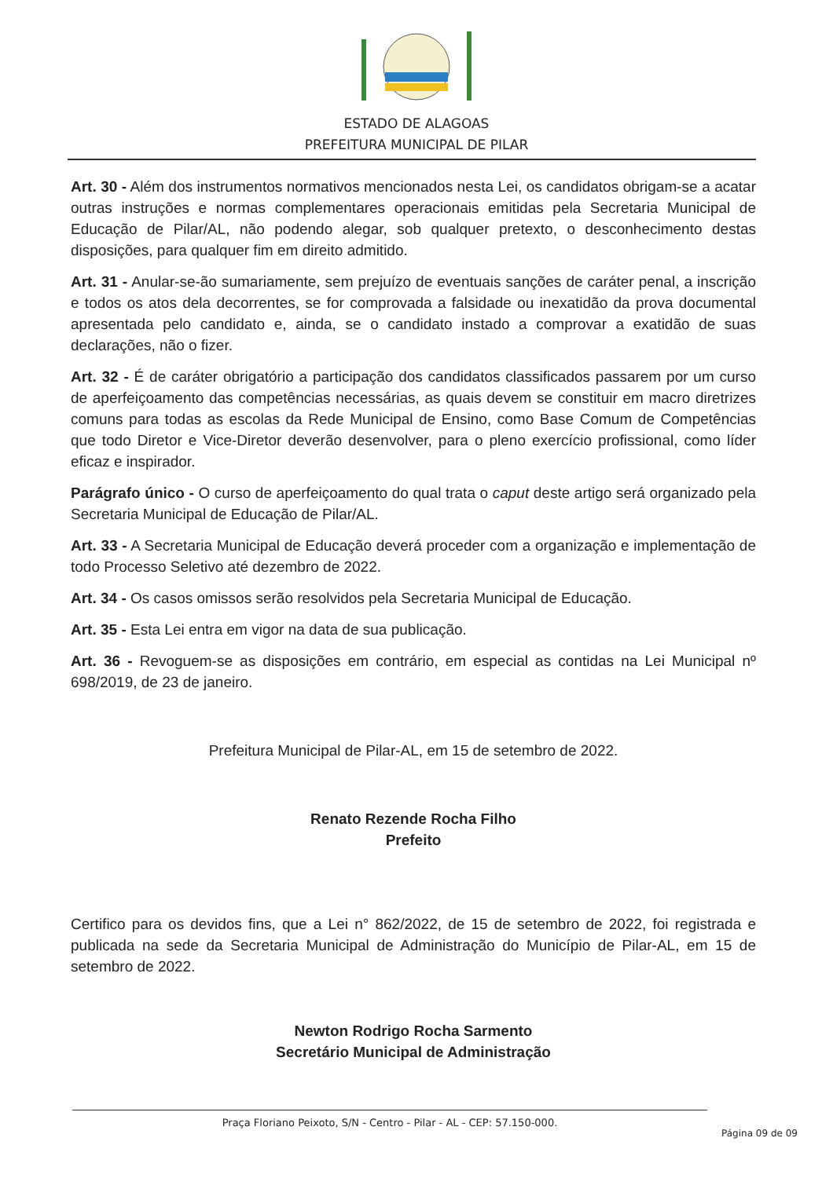ESTADO DE ALAGOAS
PREFEITURA MUNICIPAL DE PILAR
Art. 30 - Além dos instrumentos normativos mencionados nesta Lei, os candidatos obrigam-se a acatar outras instruções e normas complementares operacionais emitidas pela Secretaria Municipal de Educação de Pilar/AL, não podendo alegar, sob qualquer pretexto, o desconhecimento destas disposições, para qualquer fim em direito admitido.
Art. 31 - Anular-se-ão sumariamente, sem prejuízo de eventuais sanções de caráter penal, a inscrição e todos os atos dela decorrentes, se for comprovada a falsidade ou inexatidão da prova documental apresentada pelo candidato e, ainda, se o candidato instado a comprovar a exatidão de suas declarações, não o fizer.
Art. 32 - É de caráter obrigatório a participação dos candidatos classificados passarem por um curso de aperfeiçoamento das competências necessárias, as quais devem se constituir em macro diretrizes comuns para todas as escolas da Rede Municipal de Ensino, como Base Comum de Competências que todo Diretor e Vice-Diretor deverão desenvolver, para o pleno exercício profissional, como líder eficaz e inspirador.
Parágrafo único - O curso de aperfeiçoamento do qual trata o caput deste artigo será organizado pela Secretaria Municipal de Educação de Pilar/AL.
Art. 33 - A Secretaria Municipal de Educação deverá proceder com a organização e implementação de todo Processo Seletivo até dezembro de 2022.
Art. 34 - Os casos omissos serão resolvidos pela Secretaria Municipal de Educação.
Art. 35 - Esta Lei entra em vigor na data de sua publicação.
Art. 36 - Revoguem-se as disposições em contrário, em especial as contidas na Lei Municipal nº 698/2019, de 23 de janeiro.
Prefeitura Municipal de Pilar-AL, em 15 de setembro de 2022.
Renato Rezende Rocha Filho
Prefeito
Certifico para os devidos fins, que a Lei n° 862/2022, de 15 de setembro de 2022, foi registrada e publicada na sede da Secretaria Municipal de Administração do Município de Pilar-AL, em 15 de setembro de 2022.
Newton Rodrigo Rocha Sarmento
Secretário Municipal de Administração
Praça Floriano Peixoto, S/N - Centro - Pilar - AL - CEP: 57.150-000.
Página 09 de 09